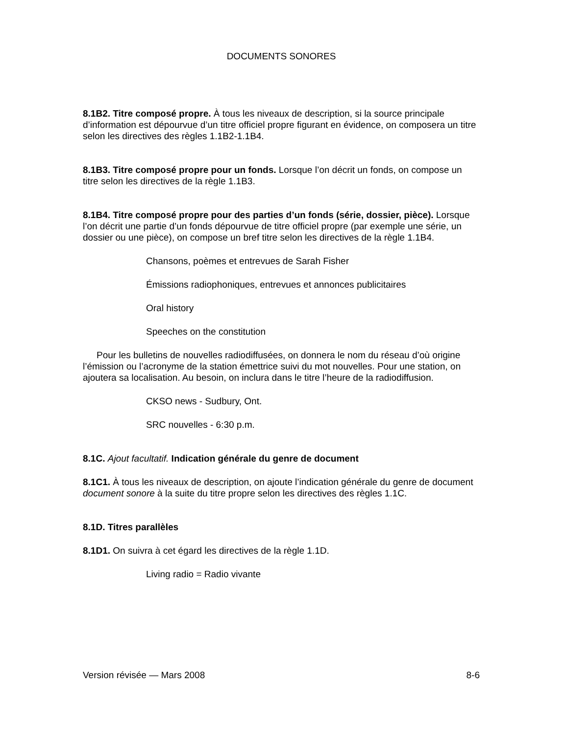DOCUMENTS SONORES
8.1B2. Titre composé propre. À tous les niveaux de description, si la source principale d’information est dépourvue d’un titre officiel propre figurant en évidence, on composera un titre selon les directives des règles 1.1B2-1.1B4.
8.1B3. Titre composé propre pour un fonds. Lorsque l’on décrit un fonds, on compose un titre selon les directives de la règle 1.1B3.
8.1B4. Titre composé propre pour des parties d’un fonds (série, dossier, pièce). Lorsque l’on décrit une partie d’un fonds dépourvue de titre officiel propre (par exemple une série, un dossier ou une pièce), on compose un bref titre selon les directives de la règle 1.1B4.
Chansons, poèmes et entrevues de Sarah Fisher
Émissions radiophoniques, entrevues et annonces publicitaires
Oral history
Speeches on the constitution
Pour les bulletins de nouvelles radiodiffusées, on donnera le nom du réseau d’où origine l’émission ou l’acronyme de la station émettrice suivi du mot nouvelles. Pour une station, on ajoutera sa localisation. Au besoin, on inclura dans le titre l’heure de la radiodiffusion.
CKSO news - Sudbury, Ont.
SRC nouvelles - 6:30 p.m.
8.1C. Ajout facultatif. Indication générale du genre de document
8.1C1. À tous les niveaux de description, on ajoute l’indication générale du genre de document document sonore à la suite du titre propre selon les directives des règles 1.1C.
8.1D. Titres parallèles
8.1D1. On suivra à cet égard les directives de la règle 1.1D.
Living radio = Radio vivante
Version révisée — Mars 2008 8-6